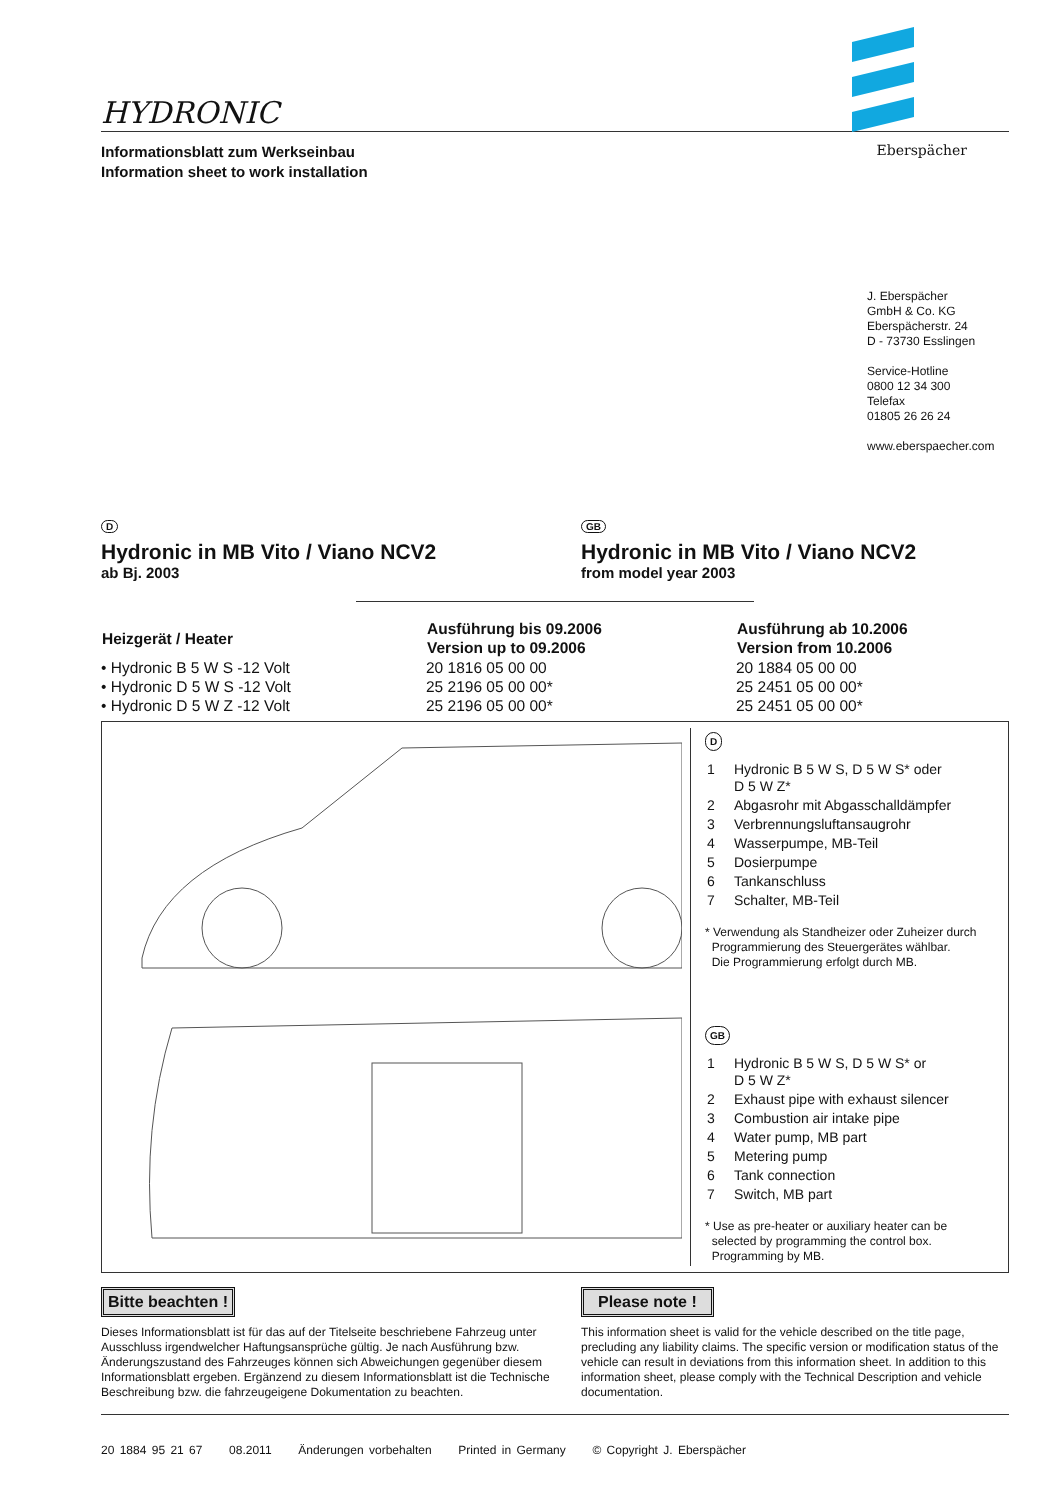HYDRONIC
Informationsblatt zum Werkseinbau
Information sheet to work installation
Eberspächer
J. Eberspächer
GmbH & Co. KG
Eberspächerstr. 24
D - 73730 Esslingen
Service-Hotline
0800 12 34 300
Telefax
01805 26 26 24
www.eberspaecher.com
D
Hydronic in MB Vito / Viano NCV2
ab Bj. 2003
GB
Hydronic in MB Vito / Viano NCV2
from model year 2003
| Heizgerät / Heater | Ausführung bis 09.2006 Version up to 09.2006 | Ausführung ab 10.2006 Version from 10.2006 |
| --- | --- | --- |
| • Hydronic B 5 W S -12 Volt | 20 1816 05 00 00 | 20 1884 05 00 00 |
| • Hydronic D 5 W S -12 Volt | 25 2196 05 00 00* | 25 2451 05 00 00* |
| • Hydronic D 5 W Z -12 Volt | 25 2196 05 00 00* | 25 2451 05 00 00* |
D
| 1 | Hydronic B 5 W S, D 5 W S* oder D 5 W Z* |
| 2 | Abgasrohr mit Abgasschalldämpfer |
| 3 | Verbrennungsluftansaugrohr |
| 4 | Wasserpumpe, MB-Teil |
| 5 | Dosierpumpe |
| 6 | Tankanschluss |
| 7 | Schalter, MB-Teil |
* Verwendung als Standheizer oder Zuheizer durch
Programmierung des Steuergerätes wählbar.
Die Programmierung erfolgt durch MB.
GB
| 1 | Hydronic B 5 W S, D 5 W S* or D 5 W Z* |
| 2 | Exhaust pipe with exhaust silencer |
| 3 | Combustion air intake pipe |
| 4 | Water pump, MB part |
| 5 | Metering pump |
| 6 | Tank connection |
| 7 | Switch, MB part |
* Use as pre-heater or auxiliary heater can be
selected by programming the control box.
Programming by MB.
Bitte beachten !
Dieses Informationsblatt ist für das auf der Titelseite beschriebene Fahrzeug unter Ausschluss irgendwelcher Haftungsansprüche gültig. Je nach Ausführung bzw. Änderungszustand des Fahrzeuges können sich Abweichungen gegenüber diesem Informationsblatt ergeben. Ergänzend zu diesem Informationsblatt ist die Technische Beschreibung bzw. die fahrzeugeigene Dokumentation zu beachten.
Please note !
This information sheet is valid for the vehicle described on the title page, precluding any liability claims. The specific version or modification status of the vehicle can result in deviations from this information sheet. In addition to this information sheet, please comply with the Technical Description and vehicle documentation.
20 1884 95 21 67 08.2011 Änderungen vorbehalten Printed in Germany © Copyright J. Eberspächer